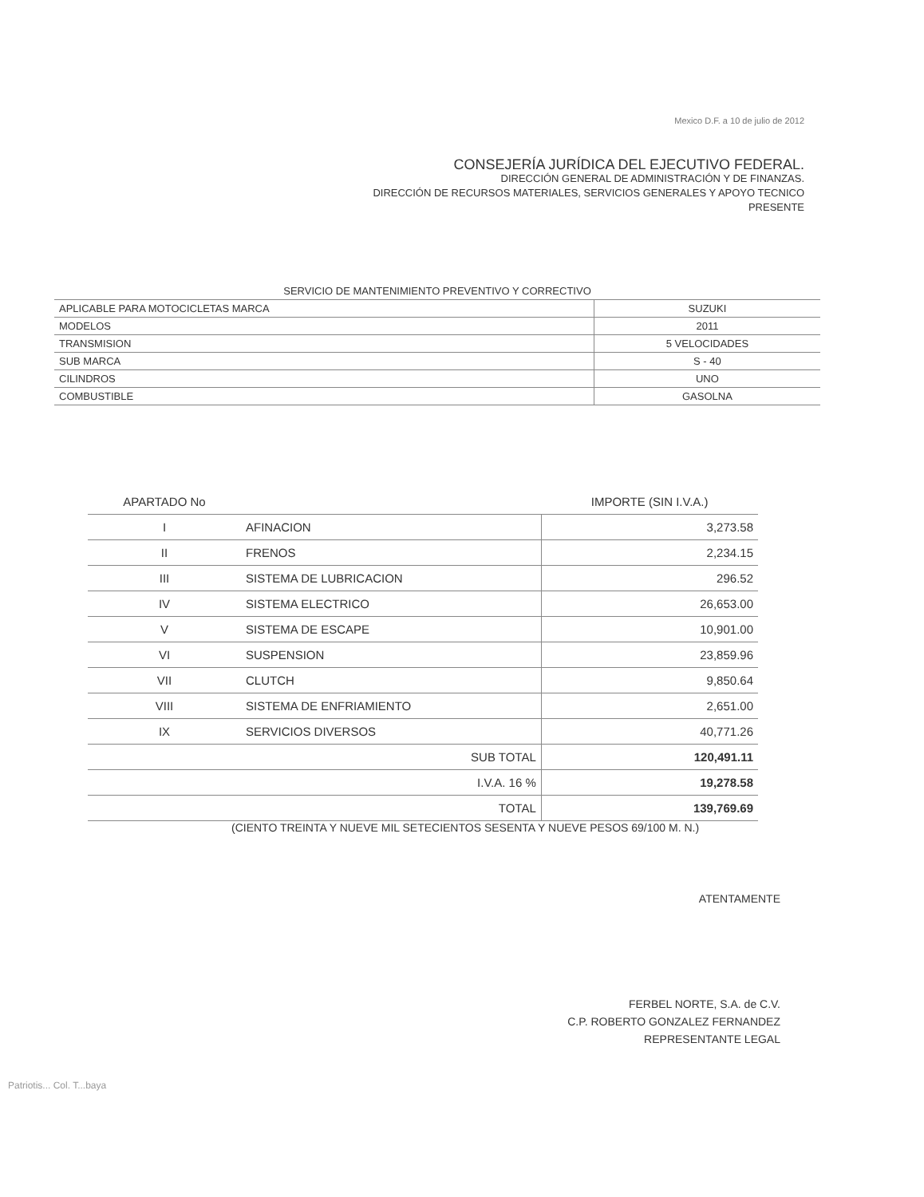Mexico D.F. a 10 de julio de 2012
CONSEJERÍA JURÍDICA DEL EJECUTIVO FEDERAL.
DIRECCIÓN GENERAL DE ADMINISTRACIÓN Y DE FINANZAS.
DIRECCIÓN DE RECURSOS MATERIALES, SERVICIOS GENERALES Y APOYO TECNICO
PRESENTE
| SERVICIO DE MANTENIMIENTO PREVENTIVO Y CORRECTIVO | |
| APLICABLE PARA MOTOCICLETAS MARCA | SUZUKI |
| MODELOS | 2011 |
| TRANSMISION | 5 VELOCIDADES |
| SUB MARCA | S - 40 |
| CILINDROS | UNO |
| COMBUSTIBLE | GASOLNA |
| APARTADO No | | IMPORTE (SIN I.V.A.) |
| --- | --- | --- |
| I | AFINACION | 3,273.58 |
| II | FRENOS | 2,234.15 |
| III | SISTEMA DE LUBRICACION | 296.52 |
| IV | SISTEMA ELECTRICO | 26,653.00 |
| V | SISTEMA DE ESCAPE | 10,901.00 |
| VI | SUSPENSION | 23,859.96 |
| VII | CLUTCH | 9,850.64 |
| VIII | SISTEMA DE ENFRIAMIENTO | 2,651.00 |
| IX | SERVICIOS DIVERSOS | 40,771.26 |
| | SUB TOTAL | 120,491.11 |
| | I.V.A. 16 % | 19,278.58 |
| | TOTAL | 139,769.69 |
(CIENTO TREINTA Y NUEVE MIL SETECIENTOS SESENTA Y NUEVE PESOS 69/100 M. N.)
ATENTAMENTE
FERBEL NORTE, S.A. de C.V.
C.P. ROBERTO GONZALEZ FERNANDEZ
REPRESENTANTE LEGAL
Patriotis... Col. T...baya